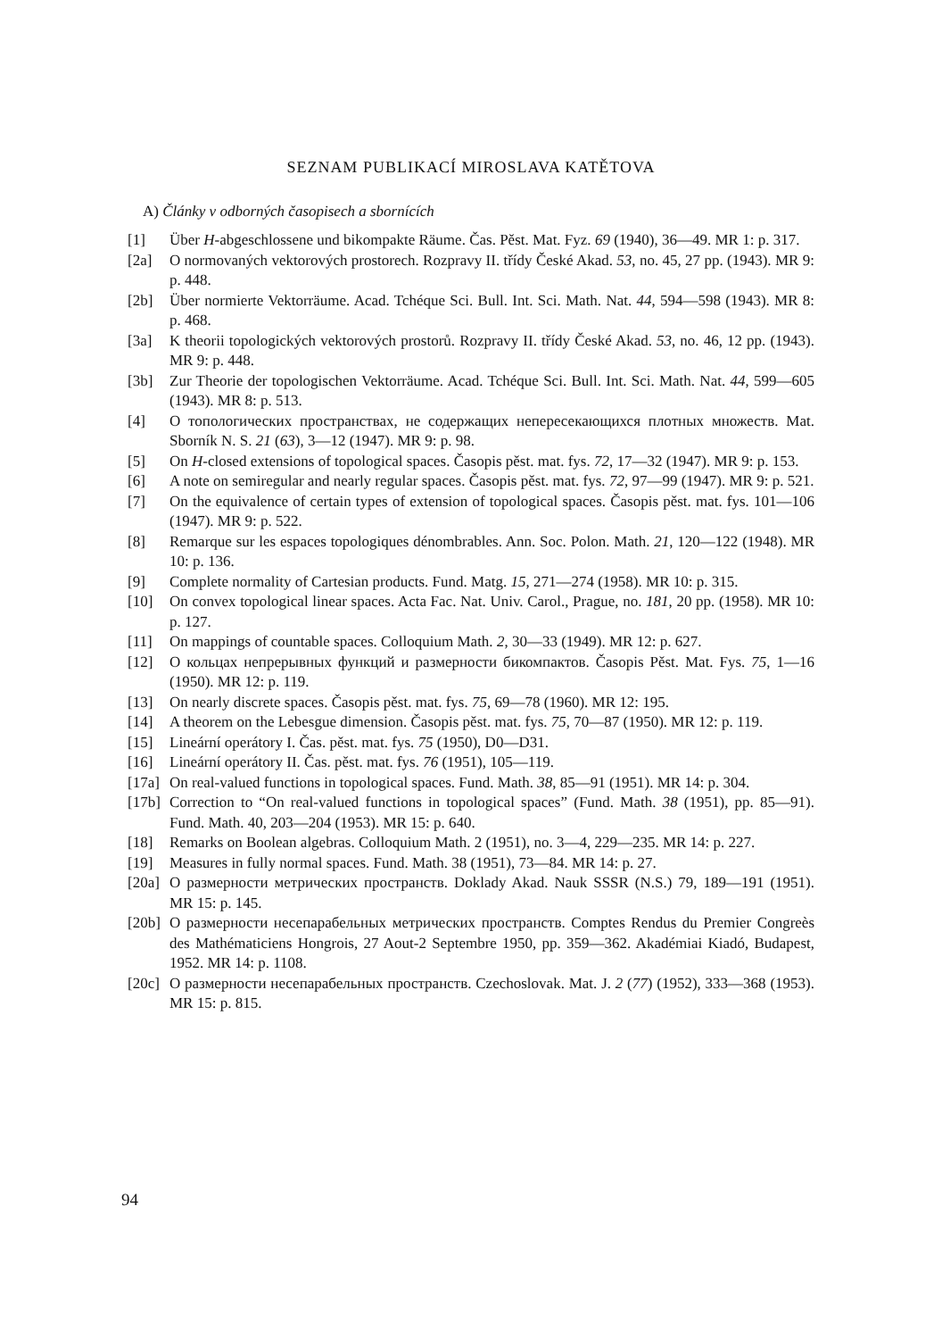SEZNAM PUBLIKACÍ MIROSLAVA KATĚTOVA
A) Články v odborných časopisech a sbornících
[1] Über H-abgeschlossene und bikompakte Räume. Čas. Pěst. Mat. Fyz. 69 (1940), 36—49. MR 1: p. 317.
[2a] O normovaných vektorových prostorech. Rozpravy II. třídy České Akad. 53, no. 45, 27 pp. (1943). MR 9: p. 448.
[2b] Über normierte Vektorräume. Acad. Tchéque Sci. Bull. Int. Sci. Math. Nat. 44, 594—598 (1943). MR 8: p. 468.
[3a] K theorii topologických vektorových prostorů. Rozpravy II. třídy České Akad. 53, no. 46, 12 pp. (1943). MR 9: p. 448.
[3b] Zur Theorie der topologischen Vektorräume. Acad. Tchéque Sci. Bull. Int. Sci. Math. Nat. 44, 599—605 (1943). MR 8: p. 513.
[4] О топологических пространствах, не содержащих непересекающихся плотных множеств. Mat. Sborník N. S. 21 (63), 3—12 (1947). MR 9: p. 98.
[5] On H-closed extensions of topological spaces. Časopis pěst. mat. fys. 72, 17—32 (1947). MR 9: p. 153.
[6] A note on semiregular and nearly regular spaces. Časopis pěst. mat. fys. 72, 97—99 (1947). MR 9: p. 521.
[7] On the equivalence of certain types of extension of topological spaces. Časopis pěst. mat. fys. 101—106 (1947). MR 9: p. 522.
[8] Remarque sur les espaces topologiques dénombrables. Ann. Soc. Polon. Math. 21, 120—122 (1948). MR 10: p. 136.
[9] Complete normality of Cartesian products. Fund. Matg. 15, 271—274 (1958). MR 10: p. 315.
[10] On convex topological linear spaces. Acta Fac. Nat. Univ. Carol., Prague, no. 181, 20 pp. (1958). MR 10: p. 127.
[11] On mappings of countable spaces. Colloquium Math. 2, 30—33 (1949). MR 12: p. 627.
[12] О кольцах непрерывных функций и размерности бикомпактов. Časopis Pěst. Mat. Fys. 75, 1—16 (1950). MR 12: p. 119.
[13] On nearly discrete spaces. Časopis pěst. mat. fys. 75, 69—78 (1960). MR 12: 195.
[14] A theorem on the Lebesgue dimension. Časopis pěst. mat. fys. 75, 70—87 (1950). MR 12: p. 119.
[15] Lineární operátory I. Čas. pěst. mat. fys. 75 (1950), D0—D31.
[16] Lineární operátory II. Čas. pěst. mat. fys. 76 (1951), 105—119.
[17a]
On real-valued functions in topological spaces. Fund. Math. 38, 85—91 (1951). MR 14: p. 304.
[17b]
Correction to “On real-valued functions in topological spaces” (Fund. Math. 38 (1951), pp. 85—91). Fund. Math. 40, 203—204 (1953). MR 15: p. 640.
[18] Remarks on Boolean algebras. Colloquium Math. 2 (1951), no. 3—4, 229—235. MR 14: p. 227.
[19] Measures in fully normal spaces. Fund. Math. 38 (1951), 73—84. MR 14: p. 27.
[20a]
О размерности метрических пространств. Doklady Akad. Nauk SSSR (N.S.) 79, 189—191 (1951). MR 15: p. 145.
[20b]
О размерности несепарабельных метрических пространств. Comptes Rendus du Premier Congreès des Mathématiciens Hongrois, 27 Aout-2 Septembre 1950, pp. 359—362. Akadémiai Kiadó, Budapest, 1952. MR 14: p. 1108.
[20c]
О размерности несепарабельных пространств. Czechoslovak. Mat. J. 2 (77) (1952), 333—368 (1953). MR 15: p. 815.
94